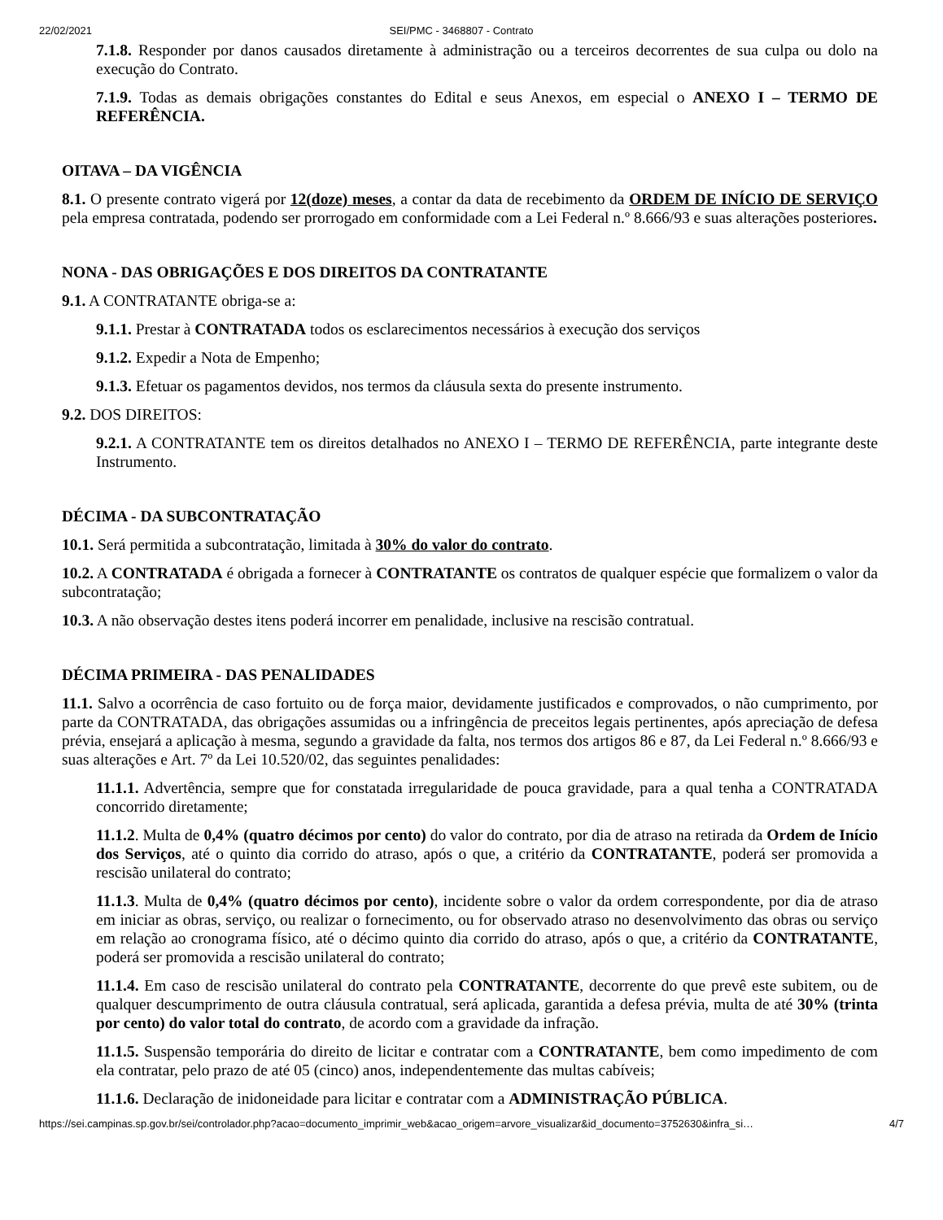22/02/2021 SEI/PMC - 3468807 - Contrato
7.1.8. Responder por danos causados diretamente à administração ou a terceiros decorrentes de sua culpa ou dolo na execução do Contrato.
7.1.9. Todas as demais obrigações constantes do Edital e seus Anexos, em especial o ANEXO I – TERMO DE REFERÊNCIA.
OITAVA – DA VIGÊNCIA
8.1. O presente contrato vigerá por 12(doze) meses, a contar da data de recebimento da ORDEM DE INÍCIO DE SERVIÇO pela empresa contratada, podendo ser prorrogado em conformidade com a Lei Federal n.º 8.666/93 e suas alterações posteriores.
NONA - DAS OBRIGAÇÕES E DOS DIREITOS DA CONTRATANTE
9.1. A CONTRATANTE obriga-se a:
9.1.1. Prestar à CONTRATADA todos os esclarecimentos necessários à execução dos serviços
9.1.2. Expedir a Nota de Empenho;
9.1.3. Efetuar os pagamentos devidos, nos termos da cláusula sexta do presente instrumento.
9.2. DOS DIREITOS:
9.2.1. A CONTRATANTE tem os direitos detalhados no ANEXO I – TERMO DE REFERÊNCIA, parte integrante deste Instrumento.
DÉCIMA - DA SUBCONTRATAÇÃO
10.1. Será permitida a subcontratação, limitada à 30% do valor do contrato.
10.2. A CONTRATADA é obrigada a fornecer à CONTRATANTE os contratos de qualquer espécie que formalizem o valor da subcontratação;
10.3. A não observação destes itens poderá incorrer em penalidade, inclusive na rescisão contratual.
DÉCIMA PRIMEIRA - DAS PENALIDADES
11.1. Salvo a ocorrência de caso fortuito ou de força maior, devidamente justificados e comprovados, o não cumprimento, por parte da CONTRATADA, das obrigações assumidas ou a infringência de preceitos legais pertinentes, após apreciação de defesa prévia, ensejará a aplicação à mesma, segundo a gravidade da falta, nos termos dos artigos 86 e 87, da Lei Federal n.º 8.666/93 e suas alterações e Art. 7º da Lei 10.520/02, das seguintes penalidades:
11.1.1. Advertência, sempre que for constatada irregularidade de pouca gravidade, para a qual tenha a CONTRATADA concorrido diretamente;
11.1.2. Multa de 0,4% (quatro décimos por cento) do valor do contrato, por dia de atraso na retirada da Ordem de Início dos Serviços, até o quinto dia corrido do atraso, após o que, a critério da CONTRATANTE, poderá ser promovida a rescisão unilateral do contrato;
11.1.3. Multa de 0,4% (quatro décimos por cento), incidente sobre o valor da ordem correspondente, por dia de atraso em iniciar as obras, serviço, ou realizar o fornecimento, ou for observado atraso no desenvolvimento das obras ou serviço em relação ao cronograma físico, até o décimo quinto dia corrido do atraso, após o que, a critério da CONTRATANTE, poderá ser promovida a rescisão unilateral do contrato;
11.1.4. Em caso de rescisão unilateral do contrato pela CONTRATANTE, decorrente do que prevê este subitem, ou de qualquer descumprimento de outra cláusula contratual, será aplicada, garantida a defesa prévia, multa de até 30% (trinta por cento) do valor total do contrato, de acordo com a gravidade da infração.
11.1.5. Suspensão temporária do direito de licitar e contratar com a CONTRATANTE, bem como impedimento de com ela contratar, pelo prazo de até 05 (cinco) anos, independentemente das multas cabíveis;
11.1.6. Declaração de inidoneidade para licitar e contratar com a ADMINISTRAÇÃO PÚBLICA.
https://sei.campinas.sp.gov.br/sei/controlador.php?acao=documento_imprimir_web&acao_origem=arvore_visualizar&id_documento=3752630&infra_si… 4/7